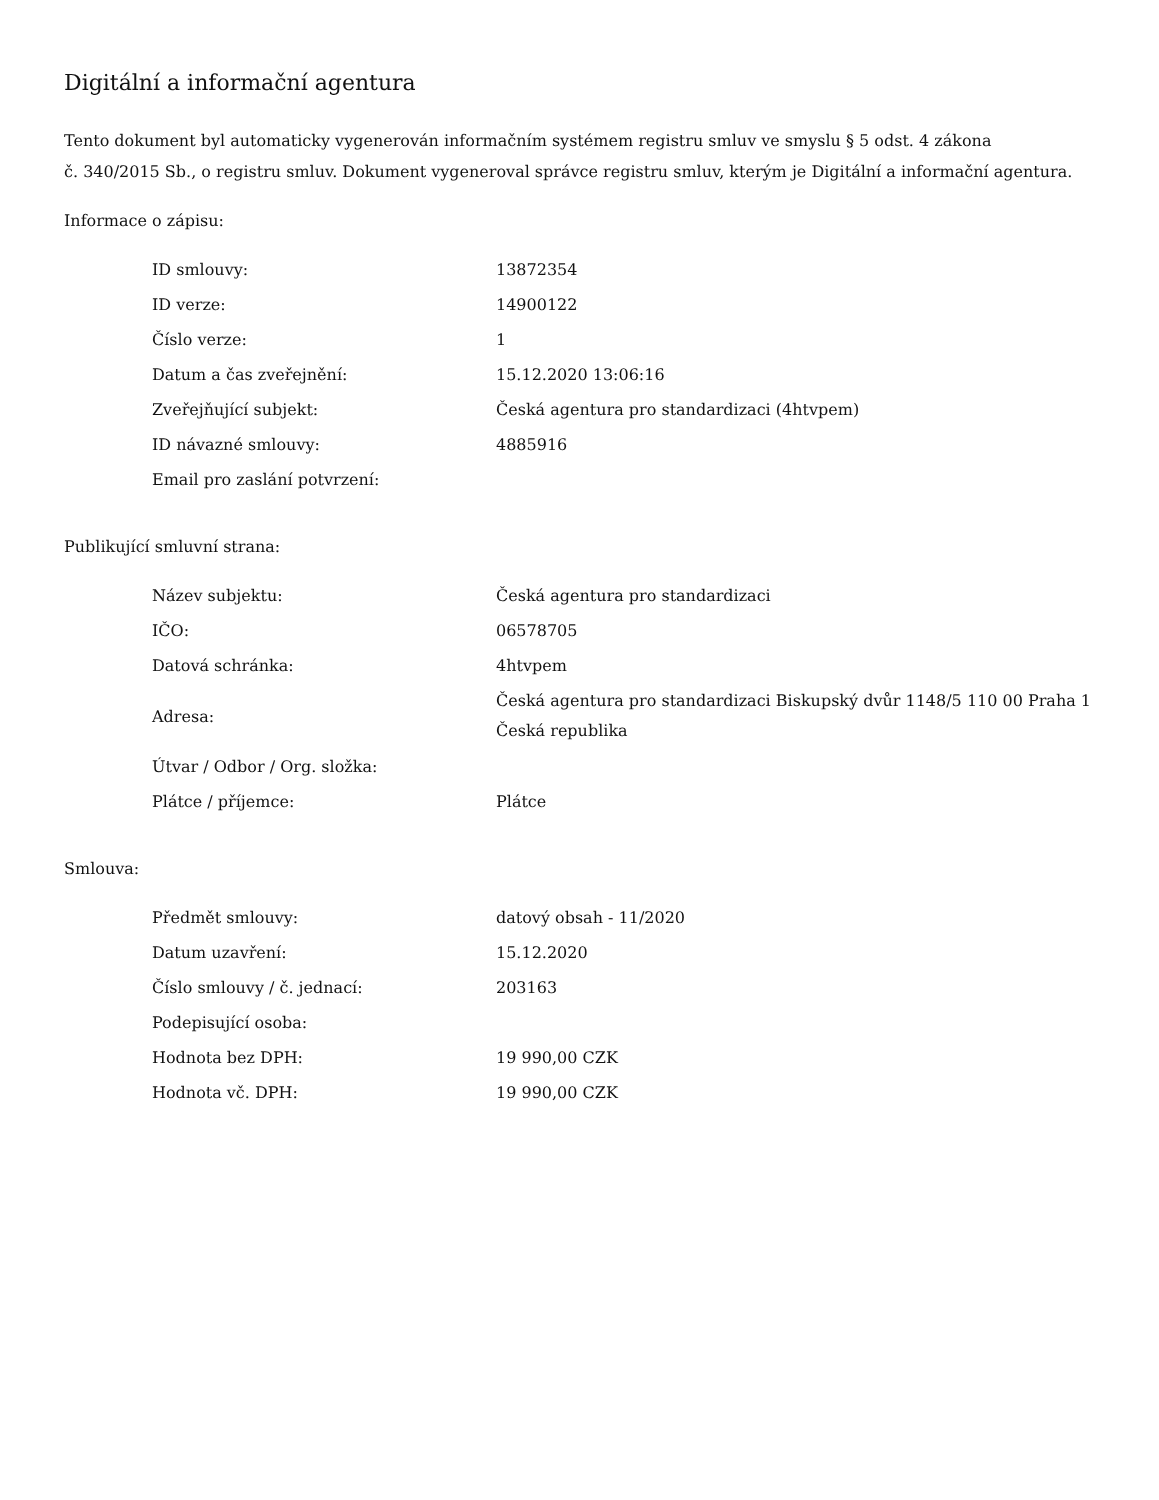Digitální a informační agentura
Tento dokument byl automaticky vygenerován informačním systémem registru smluv ve smyslu § 5 odst. 4 zákona
č. 340/2015 Sb., o registru smluv. Dokument vygeneroval správce registru smluv, kterým je Digitální a informační agentura.
Informace o zápisu:
| ID smlouvy: | 13872354 |
| ID verze: | 14900122 |
| Číslo verze: | 1 |
| Datum a čas zveřejnění: | 15.12.2020 13:06:16 |
| Zveřejňující subjekt: | Česká agentura pro standardizaci (4htvpem) |
| ID návazné smlouvy: | 4885916 |
| Email pro zaslání potvrzení: | |
Publikující smluvní strana:
| Název subjektu: | Česká agentura pro standardizaci |
| IČO: | 06578705 |
| Datová schránka: | 4htvpem |
| Adresa: | Česká agentura pro standardizaci Biskupský dvůr 1148/5 110 00 Praha 1 Česká republika |
| Útvar / Odbor / Org. složka: | |
| Plátce / příjemce: | Plátce |
Smlouva:
| Předmět smlouvy: | datový obsah - 11/2020 |
| Datum uzavření: | 15.12.2020 |
| Číslo smlouvy / č. jednací: | 203163 |
| Podepisující osoba: | |
| Hodnota bez DPH: | 19 990,00 CZK |
| Hodnota vč. DPH: | 19 990,00 CZK |